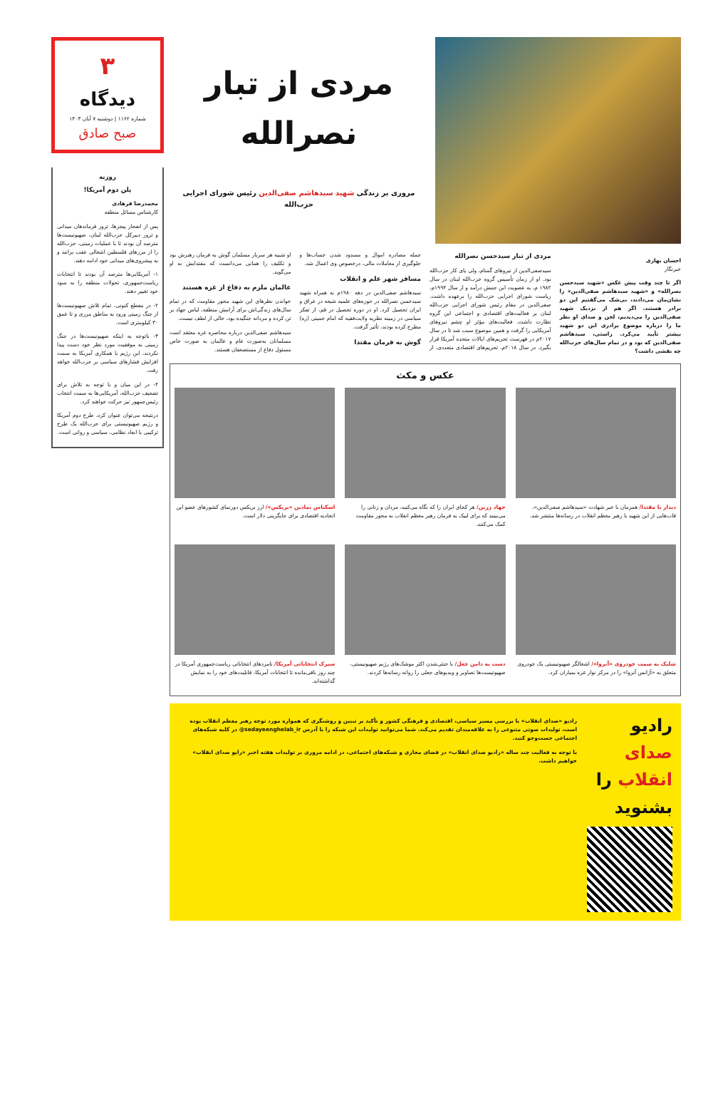مردی از تبار نصرالله
مروری بر زندگی شهید سیدهاشم صفی‌الدین رئیس شورای اجرایی حزب‌الله
احسان بهاری
خبرنگار
اگر تا چند وقت پیش عکس «شهید سیدحسن نصرالله» و «شهید سیدهاشم صفی‌الدین» را نشان‌مان می‌دادند، بی‌شک می‌گفتیم این دو برادر هستند. اگر هم از نزدیک شهید صفی‌الدین را می‌دیدیم، لحن و صدای او نظر ما را درباره موضوع برادری این دو شهید بیشتر تأیید می‌کرد. راستی، سیدهاشم صفی‌الدین که بود و در تمام سال‌های حزب‌الله چه نقشی داشت؟
مردی از تبار سیدحسن نصرالله
سیدصفی‌الدین از نیروهای گمنام، ولی پای کار حزب‌الله بود. او از زمان تأسیس گروه حزب‌الله لبنان در سال ۱۹۸۲ م، به عضویت این جنبش درآمد و از سال ۱۹۹۴م، ریاست شورای اجرایی حزب‌الله را برعهده داشت. صفی‌الدین در مقام رئیس شورای اجرایی حزب‌الله لبنان بر فعالیت‌های اقتصادی و اجتماعی این گروه نظارت داشت. فعالیت‌های مؤثر او چشم نیروهای آمریکایی را گرفت و همین موضوع سبب شد تا در سال ۲۰۱۷م در فهرست تحریم‌های ایالات متحده آمریکا قرار بگیرد. در سال ۲۰۱۸م، تحریم‌های اقتصادی متعددی، از جمله مصادره اموال و مسدود شدن حساب‌ها و جلوگیری از معاملات مالی، درخصوص وی اعمال شد.
مسافر شهر علم و انقلاب
سیدهاشم صفی‌الدین در دهه ۱۹۸۰م به همراه شهید سیدحسن نصرالله در حوزه‌های علمیه شیعه در عراق و ایران تحصیل کرد. او در دوره تحصیل در قم، از تفکر سیاسی در زمینه نظریه ولایت‌فقیه که امام خمینی (ره) مطرح کرده بودند، تأثیر گرفت.
گوش به فرمان مقتدا
او شبیه هر سرباز مسلمان گوش به فرمان رهبرش بود و تکلیف را همانی می‌دانست که مقتدایش به او می‌گوید.
عالمان ملزم به دفاع از غزه هستند
خواندن نظرهای این شهید محور مقاومت که در تمام سال‌های زندگی‌اش برای آرامش منطقه، لباس جهاد بر تن کرده و مردانه جنگیده بود، خالی از لطف نیست.
سیدهاشم صفی‌الدین درباره محاصره غزه معتقد است مسلمانان به‌صورت عام و عالمان به صورت خاص مسئول دفاع از مستضعفان هستند.
عکس و مکث
دیدار با مقتدا/ همزمان با خبر شهادت «سیدهاشم صفی‌الدین»، قاب‌هایی از این شهید با رهبر معظم انقلاب در رسانه‌ها منتشر شد.
جهاد زرین/ هر کجای ایران را که نگاه می‌کنید، مردان و زنانی را می‌بینید که برای لبیک به فرمان رهبر معظم انقلاب به محور مقاومت کمک می‌کنند.
اسکناس نمادین «بریکس»/ ارز بریکس دورنمای کشورهای عضو این اتحادیه اقتصادی برای جایگزینی دلار است.
شلیک به سمت خودروی «آنروا»/ اشغالگر صهیونیستی یک خودروی متعلق به «آژانس آنروا» را در مرکز نوار غزه بمباران کرد.
دست به دامن جعل/ با خنثی‌شدن اکثر موشک‌های رژیم صهیونیستی، صهیونیست‌ها تصاویر و ویدیوهای جعلی را روانه رسانه‌ها کردند.
سیرک انتخاباتی آمریکا/ نامزدهای انتخاباتی ریاست‌جمهوری آمریکا در چند روز باقی‌مانده تا انتخابات آمریکا، قابلیت‌های خود را به نمایش گذاشته‌اند.
رادیو
صدای انقلاب را
بشنوید
رادیو «صدای انقلاب» با بررسی مسیر سیاسی، اقتصادی و فرهنگی کشور و تأکید بر تبیین و روشنگری که همواره مورد توجه رهبر معظم انقلاب بوده است، تولیدات صوتی متنوعی را به علاقه‌مندان تقدیم می‌کند. شما می‌توانید تولیدات این شبکه را با آدرس sedayeenghelab_ir@ در کلیه شبکه‌های اجتماعی جست‌وجو کنید.
با توجه به فعالیت چند ساله «رادیو صدای انقلاب» در فضای مجازی و شبکه‌های اجتماعی، در ادامه مروری بر تولیدات هفته اخیر «رایو صدای انقلاب» خواهیم داشت.
۳
دیدگاه
شماره ۱۱۶۲ | دوشنبه ۷ آبان ۱۴۰۳
صبح صادق
روزنه
پلن دوم آمریکا!
محمدرضا فرهادی
کارشناس مسائل منطقه
پس از انفجار پیجرها، ترور فرماندهان میدانی و ترور دبیرکل حزب‌الله لبنان، صهیونیست‌ها مترصد آن بودند تا با عملیات زمینی، حزب‌الله را از مرزهای فلسطین اشغالی عقب برانند و به پیشروی‌های میدانی خود ادامه دهند.
۱- آمریکایی‌ها مترصد آن بودند تا انتخابات ریاست‌جمهوری، تحولات منطقه را به سود خود تغییر دهند.
۲- در مقطع کنونی، تمام تلاش صهیونیست‌ها از جنگ زمینی ورود به مناطق مرزی و تا عمق ۳۰ کیلومتری است.
۳- باتوجه به اینکه صهیونیست‌ها در جنگ زمینی به موفقیت مورد نظر خود دست پیدا نکردند، این رژیم با همکاری آمریکا به سمت افزایش فشارهای سیاسی بر حزب‌الله خواهد رفت.
۴- در این میان و با توجه به تلاش برای تضعیف حزب‌الله، آمریکایی‌ها به سمت انتخاب رئیس‌جمهور نیز حرکت خواهند کرد.
درنتیجه می‌توان عنوان کرد، طرح دوم آمریکا و رژیم صهیونیستی برای حزب‌الله یک طرح ترکیبی با ابعاد نظامی، سیاسی و روانی است.